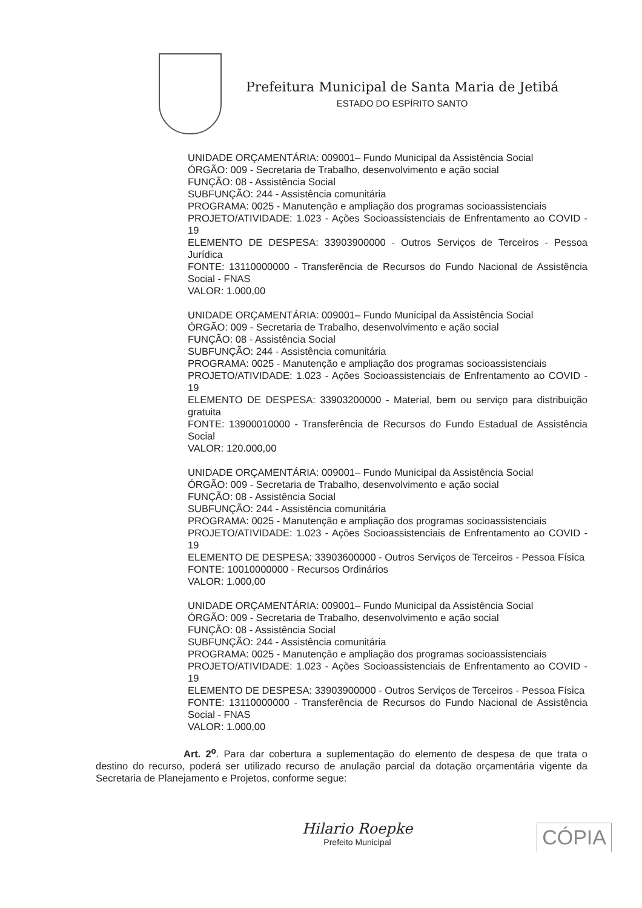Prefeitura Municipal de Santa Maria de Jetibá
ESTADO DO ESPÍRITO SANTO
UNIDADE ORÇAMENTÁRIA: 009001– Fundo Municipal da Assistência Social
ÓRGÃO: 009 - Secretaria de Trabalho, desenvolvimento e ação social
FUNÇÃO: 08 - Assistência Social
SUBFUNÇÃO: 244 - Assistência comunitária
PROGRAMA: 0025 - Manutenção e ampliação dos programas socioassistenciais
PROJETO/ATIVIDADE: 1.023 - Ações Socioassistenciais de Enfrentamento ao COVID - 19
ELEMENTO DE DESPESA: 33903900000 - Outros Serviços de Terceiros - Pessoa Jurídica
FONTE: 13110000000 - Transferência de Recursos do Fundo Nacional de Assistência Social - FNAS
VALOR: 1.000,00
UNIDADE ORÇAMENTÁRIA: 009001– Fundo Municipal da Assistência Social
ÓRGÃO: 009 - Secretaria de Trabalho, desenvolvimento e ação social
FUNÇÃO: 08 - Assistência Social
SUBFUNÇÃO: 244 - Assistência comunitária
PROGRAMA: 0025 - Manutenção e ampliação dos programas socioassistenciais
PROJETO/ATIVIDADE: 1.023 - Ações Socioassistenciais de Enfrentamento ao COVID - 19
ELEMENTO DE DESPESA: 33903200000 - Material, bem ou serviço para distribuição gratuita
FONTE: 13900010000 - Transferência de Recursos do Fundo Estadual de Assistência Social
VALOR: 120.000,00
UNIDADE ORÇAMENTÁRIA: 009001– Fundo Municipal da Assistência Social
ÓRGÃO: 009 - Secretaria de Trabalho, desenvolvimento e ação social
FUNÇÃO: 08 - Assistência Social
SUBFUNÇÃO: 244 - Assistência comunitária
PROGRAMA: 0025 - Manutenção e ampliação dos programas socioassistenciais
PROJETO/ATIVIDADE: 1.023 - Ações Socioassistenciais de Enfrentamento ao COVID - 19
ELEMENTO DE DESPESA: 33903600000 - Outros Serviços de Terceiros - Pessoa Física
FONTE: 10010000000 - Recursos Ordinários
VALOR: 1.000,00
UNIDADE ORÇAMENTÁRIA: 009001– Fundo Municipal da Assistência Social
ÓRGÃO: 009 - Secretaria de Trabalho, desenvolvimento e ação social
FUNÇÃO: 08 - Assistência Social
SUBFUNÇÃO: 244 - Assistência comunitária
PROGRAMA: 0025 - Manutenção e ampliação dos programas socioassistenciais
PROJETO/ATIVIDADE: 1.023 - Ações Socioassistenciais de Enfrentamento ao COVID - 19
ELEMENTO DE DESPESA: 33903900000 - Outros Serviços de Terceiros - Pessoa Física
FONTE: 13110000000 - Transferência de Recursos do Fundo Nacional de Assistência Social - FNAS
VALOR: 1.000,00
Art. 2<sup>o</sup>. Para dar cobertura a suplementação do elemento de despesa de que trata o destino do recurso, poderá ser utilizado recurso de anulação parcial da dotação orçamentária vigente da Secretaria de Planejamento e Projetos, conforme segue:
Hilario Roepke
Prefeito Municipal
CÓPIA